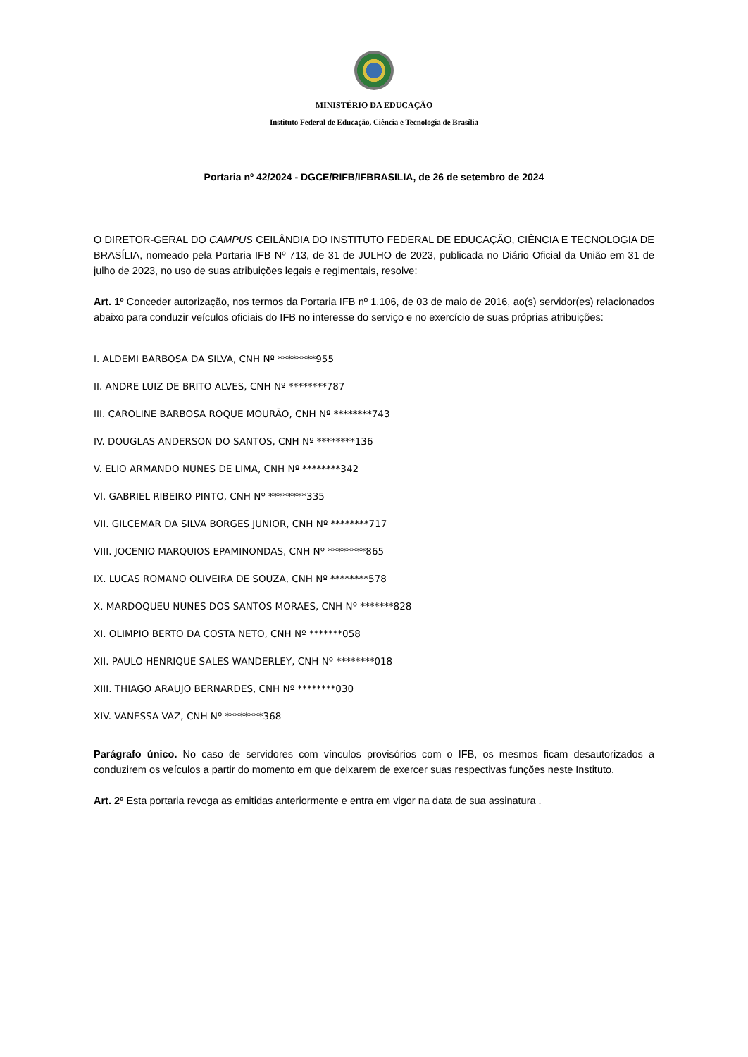MINISTÉRIO DA EDUCAÇÃO
Instituto Federal de Educação, Ciência e Tecnologia de Brasília
Portaria nº 42/2024 - DGCE/RIFB/IFBRASILIA, de 26 de setembro de 2024
O DIRETOR-GERAL DO CAMPUS CEILÂNDIA DO INSTITUTO FEDERAL DE EDUCAÇÃO, CIÊNCIA E TECNOLOGIA DE BRASÍLIA, nomeado pela Portaria IFB Nº 713, de 31 de JULHO de 2023, publicada no Diário Oficial da União em 31 de julho de 2023, no uso de suas atribuições legais e regimentais, resolve:
Art. 1º Conceder autorização, nos termos da Portaria IFB nº 1.106, de 03 de maio de 2016, ao(s) servidor(es) relacionados abaixo para conduzir veículos oficiais do IFB no interesse do serviço e no exercício de suas próprias atribuições:
I. ALDEMI BARBOSA DA SILVA, CNH Nº ********955
II. ANDRE LUIZ DE BRITO ALVES, CNH Nº ********787
III. CAROLINE BARBOSA ROQUE MOURÃO, CNH Nº ********743
IV. DOUGLAS ANDERSON DO SANTOS, CNH Nº ********136
V. ELIO ARMANDO NUNES DE LIMA, CNH Nº ********342
Vl. GABRIEL RIBEIRO PINTO, CNH Nº ********335
VII. GILCEMAR DA SILVA BORGES JUNIOR, CNH Nº ********717
VIII. JOCENIO MARQUIOS EPAMINONDAS, CNH Nº ********865
IX. LUCAS ROMANO OLIVEIRA DE SOUZA, CNH Nº ********578
X. MARDOQUEU NUNES DOS SANTOS MORAES, CNH Nº *******828
XI. OLIMPIO BERTO DA COSTA NETO, CNH Nº *******058
XII. PAULO HENRIQUE SALES WANDERLEY, CNH Nº ********018
XIII. THIAGO ARAUJO BERNARDES, CNH Nº ********030
XIV. VANESSA VAZ, CNH Nº ********368
Parágrafo único. No caso de servidores com vínculos provisórios com o IFB, os mesmos ficam desautorizados a conduzirem os veículos a partir do momento em que deixarem de exercer suas respectivas funções neste Instituto.
Art. 2º Esta portaria revoga as emitidas anteriormente e entra em vigor na data de sua assinatura .